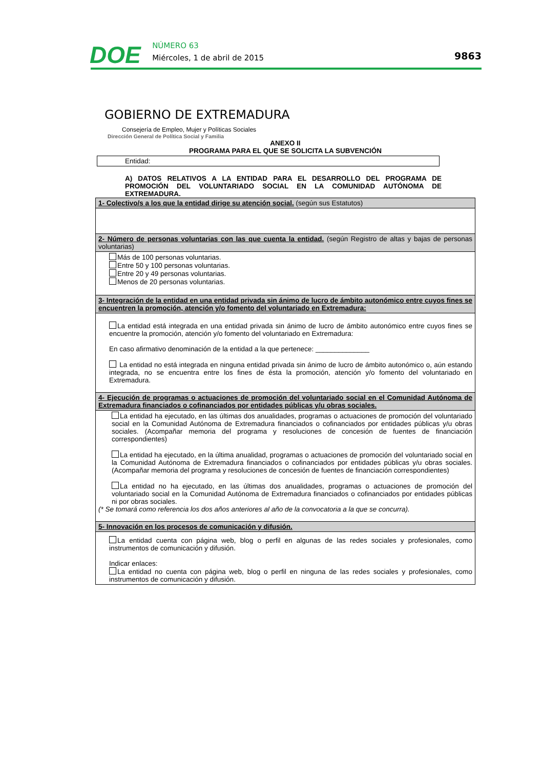DOE
NÚMERO 63
Miércoles, 1 de abril de 2015
9863
GOBIERNO DE EXTREMADURA
Consejería de Empleo, Mujer y Políticas Sociales
Dirección General de Política Social y Familia
ANEXO II
PROGRAMA PARA EL QUE SE SOLICITA LA SUBVENCIÓN
Entidad:
A) DATOS RELATIVOS A LA ENTIDAD PARA EL DESARROLLO DEL PROGRAMA DE PROMOCIÓN DEL VOLUNTARIADO SOCIAL EN LA COMUNIDAD AUTÓNOMA DE EXTREMADURA.
| 1- Colectivo/s a los que la entidad dirige su atención social. (según sus Estatutos) |
| 2- Número de personas voluntarias con las que cuenta la entidad. (según Registro de altas y bajas de personas voluntarias) |
| Más de 100 personas voluntarias. Entre 50 y 100 personas voluntarias. Entre 20 y 49 personas voluntarias. Menos de 20 personas voluntarias. |
| 3- Integración de la entidad en una entidad privada sin ánimo de lucro de ámbito autonómico entre cuyos fines se encuentren la promoción, atención y/o fomento del voluntariado en Extremadura: |
| La entidad está integrada en una entidad privada sin ánimo de lucro de ámbito autonómico entre cuyos fines se encuentre la promoción, atención y/o fomento del voluntariado en Extremadura: En caso afirmativo denominación de la entidad a la que pertenece: ______________ La entidad no está integrada en ninguna entidad privada sin ánimo de lucro de ámbito autonómico o, aún estando integrada, no se encuentra entre los fines de ésta la promoción, atención y/o fomento del voluntariado en Extremadura. |
| 4- Ejecución de programas o actuaciones de promoción del voluntariado social en el Comunidad Autónoma de Extremadura financiados o cofinanciados por entidades públicas y/u obras sociales. |
| La entidad ha ejecutado, en las últimas dos anualidades, programas o actuaciones de promoción del voluntariado social en la Comunidad Autónoma de Extremadura financiados o cofinanciados por entidades públicas y/u obras sociales. (Acompañar memoria del programa y resoluciones de concesión de fuentes de financiación correspondientes) La entidad ha ejecutado, en la última anualidad, programas o actuaciones de promoción del voluntariado social en la Comunidad Autónoma de Extremadura financiados o cofinanciados por entidades públicas y/u obras sociales. (Acompañar memoria del programa y resoluciones de concesión de fuentes de financiación correspondientes) La entidad no ha ejecutado, en las últimas dos anualidades, programas o actuaciones de promoción del voluntariado social en la Comunidad Autónoma de Extremadura financiados o cofinanciados por entidades públicas ni por obras sociales. (* Se tomará como referencia los dos años anteriores al año de la convocatoria a la que se concurra). |
| 5- Innovación en los procesos de comunicación y difusión. |
| La entidad cuenta con página web, blog o perfil en algunas de las redes sociales y profesionales, como instrumentos de comunicación y difusión. Indicar enlaces: La entidad no cuenta con página web, blog o perfil en ninguna de las redes sociales y profesionales, como instrumentos de comunicación y difusión. |